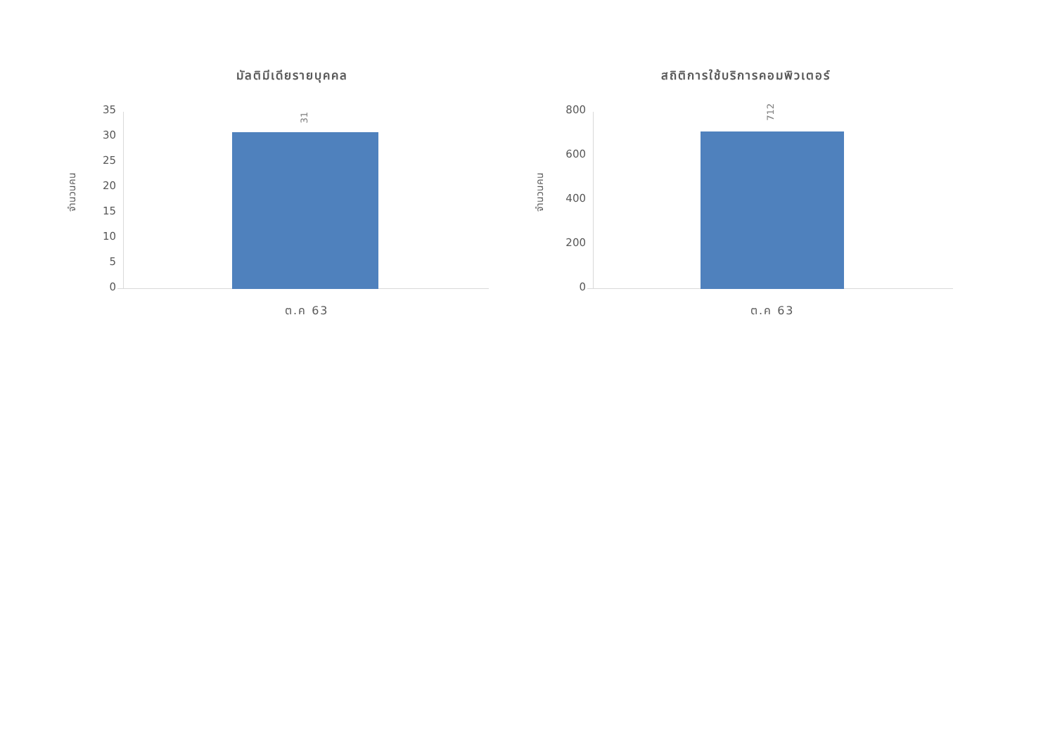มัลติมีเดียรายบุคคล
จำนวนคน
35
30
25
20
15
10
5
0
31
ต.ค 63
สถิติการใช้บริการคอมพิวเตอร์
จำนวนคน
800
600
400
200
0
712
ต.ค 63